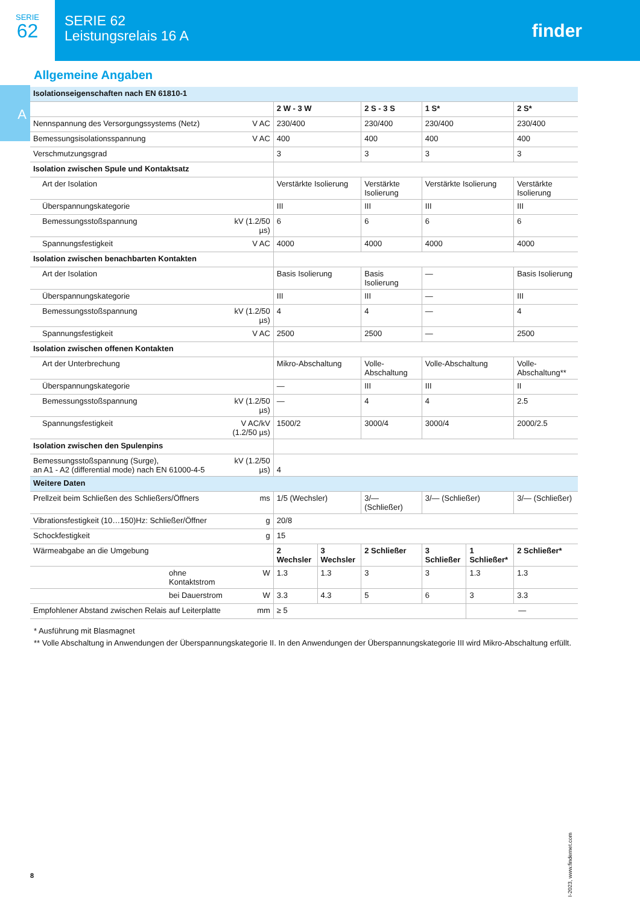SERIE
62
SERIE 62
Leistungsrelais 16 A
finder
A
Allgemeine Angaben
| Isolationseigenschaften nach EN 61810-1 | | | | | | | |
| | | 2 W - 3 W | | 2 S - 3 S | 1 S* | | 2 S* |
| Nennspannung des Versorgungssystems (Netz) | V AC | 230/400 | | 230/400 | 230/400 | | 230/400 |
| Bemessungsisolationsspannung | V AC | 400 | | 400 | 400 | | 400 |
| Verschmutzungsgrad | | 3 | | 3 | 3 | | 3 |
| Isolation zwischen Spule und Kontaktsatz | | | | | | | |
| Art der Isolation | | Verstärkte Isolierung | | Verstärkte Isolierung | Verstärkte Isolierung | | Verstärkte Isolierung |
| Überspannungskategorie | | III | | III | III | | III |
| Bemessungsstoßspannung | kV (1.2/50 µs) | 6 | | 6 | 6 | | 6 |
| Spannungsfestigkeit | V AC | 4000 | | 4000 | 4000 | | 4000 |
| Isolation zwischen benachbarten Kontakten | | | | | | | |
| Art der Isolation | | Basis Isolierung | | Basis Isolierung | — | | Basis Isolierung |
| Überspannungskategorie | | III | | III | — | | III |
| Bemessungsstoßspannung | kV (1.2/50 µs) | 4 | | 4 | — | | 4 |
| Spannungsfestigkeit | V AC | 2500 | | 2500 | — | | 2500 |
| Isolation zwischen offenen Kontakten | | | | | | | |
| Art der Unterbrechung | | Mikro-Abschaltung | | Volle-Abschaltung | Volle-Abschaltung | | Volle-Abschaltung** |
| Überspannungskategorie | | — | | III | III | | II |
| Bemessungsstoßspannung | kV (1.2/50 µs) | — | | 4 | 4 | | 2.5 |
| Spannungsfestigkeit | V AC/kV (1.2/50 µs) | 1500/2 | | 3000/4 | 3000/4 | | 2000/2.5 |
| Isolation zwischen den Spulenpins | | | | | | | |
| Bemessungsstoßspannung (Surge), an A1 - A2 (differential mode) nach EN 61000-4-5 | kV (1.2/50 µs) | 4 | | | | | |
| Weitere Daten | | | | | | | |
| Prellzeit beim Schließen des Schließers/Öffners | ms | 1/5 (Wechsler) | | 3/— (Schließer) | 3/— (Schließer) | | 3/— (Schließer) |
| Vibrationsfestigkeit (10…150)Hz: Schließer/Öffner | g | 20/8 | | | | | |
| Schockfestigkeit | g | 15 | | | | | |
| Wärmeabgabe an die Umgebung | | 2 Wechsler | 3 Wechsler | 2 Schließer | 3 Schließer | 1 Schließer* | 2 Schließer* |
| ohne Kontaktstrom | W | 1.3 | 1.3 | 3 | 3 | 1.3 | 1.3 |
| bei Dauerstrom | W | 3.3 | 4.3 | 5 | 6 | 3 | 3.3 |
| Empfohlener Abstand zwischen Relais auf Leiterplatte | mm | ≥ 5 | | | | — | |
* Ausführung mit Blasmagnet
** Volle Abschaltung in Anwendungen der Überspannungskategorie II. In den Anwendungen der Überspannungskategorie III wird Mikro-Abschaltung erfüllt.
I-2023, www.findernet.com
8